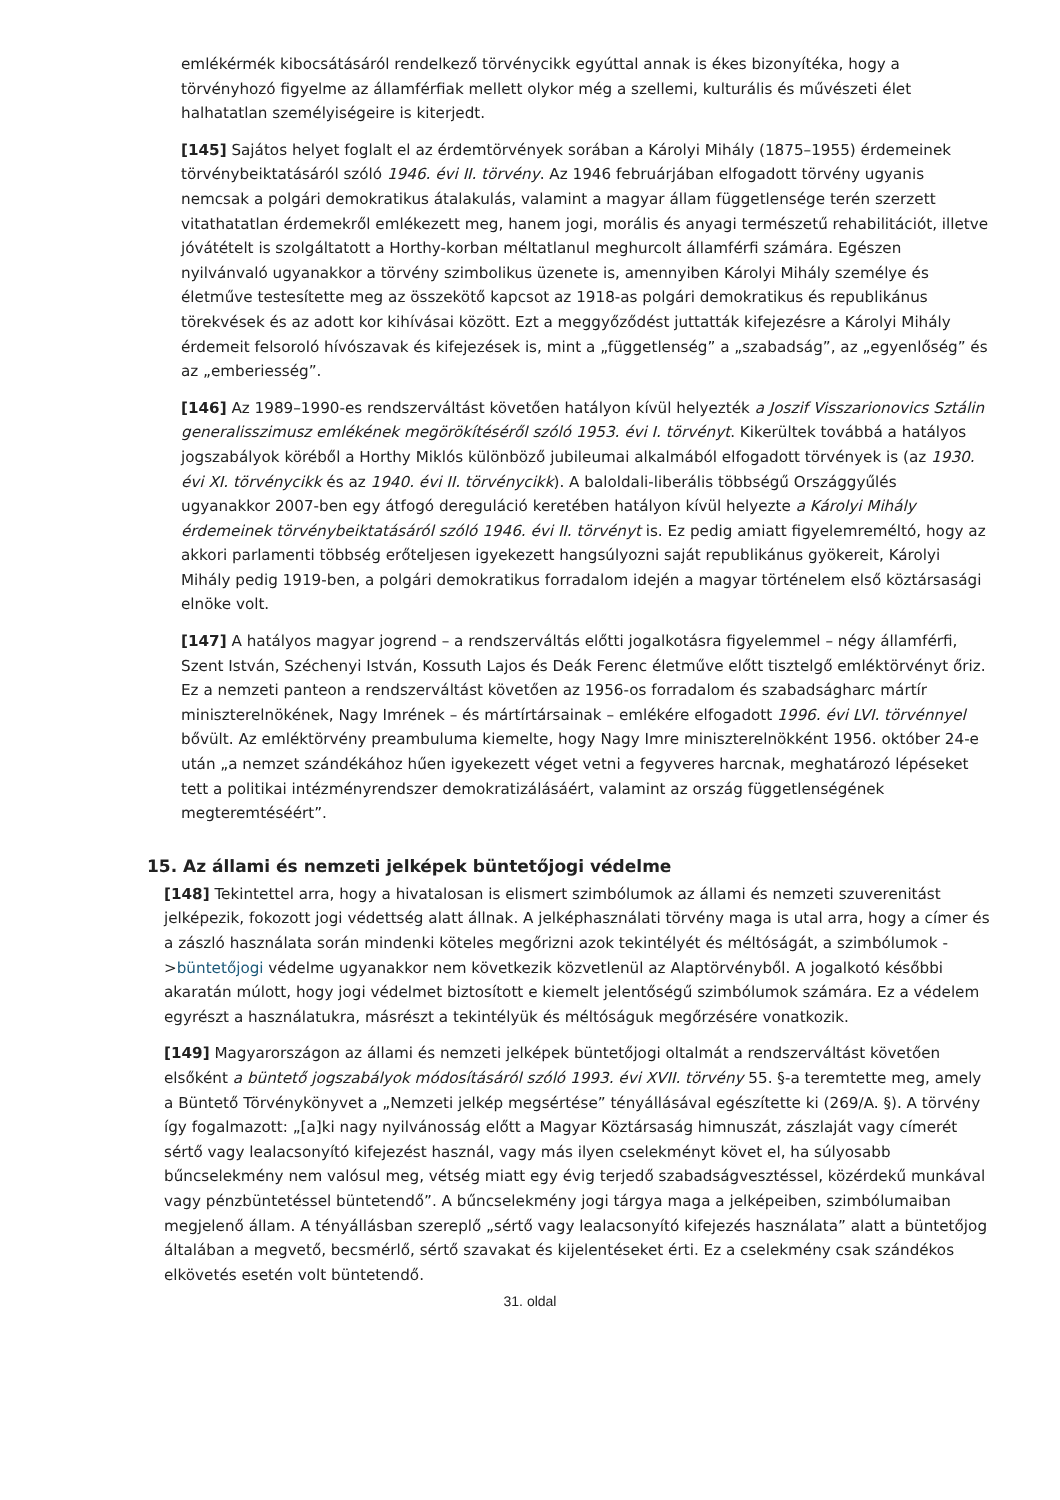emlékérmék kibocsátásáról rendelkező törvénycikk egyúttal annak is ékes bizonyítéka, hogy a törvényhozó figyelme az államférfiak mellett olykor még a szellemi, kulturális és művészeti élet halhatatlan személyiségeire is kiterjedt.
[145] Sajátos helyet foglalt el az érdemtörvények sorában a Károlyi Mihály (1875–1955) érdemeinek törvénybeiktatásáról szóló 1946. évi II. törvény. Az 1946 februárjában elfogadott törvény ugyanis nemcsak a polgári demokratikus átalakulás, valamint a magyar állam függetlensége terén szerzett vitathatatlan érdemekről emlékezett meg, hanem jogi, morális és anyagi természetű rehabilitációt, illetve jóvátételt is szolgáltatott a Horthy-korban méltatlanul meghurcolt államférfi számára. Egészen nyilvánvaló ugyanakkor a törvény szimbolikus üzenete is, amennyiben Károlyi Mihály személye és életműve testesítette meg az összekötő kapcsot az 1918-as polgári demokratikus és republikánus törekvések és az adott kor kihívásai között. Ezt a meggyőződést juttatták kifejezésre a Károlyi Mihály érdemeit felsoroló hívószavak és kifejezések is, mint a „függetlenség” a „szabadság”, az „egyenlőség” és az „emberiesség”.
[146] Az 1989–1990-es rendszerváltást követően hatályon kívül helyezték a Joszif Visszarionovics Sztálin generalisszimusz emlékének megörökítéséről szóló 1953. évi I. törvényt. Kikerültek továbbá a hatályos jogszabályok köréből a Horthy Miklós különböző jubileumai alkalmából elfogadott törvények is (az 1930. évi XI. törvénycikk és az 1940. évi II. törvénycikk). A baloldali-liberális többségű Országgyűlés ugyanakkor 2007-ben egy átfogó dereguláció keretében hatályon kívül helyezte a Károlyi Mihály érdemeinek törvénybeiktatásáról szóló 1946. évi II. törvényt is. Ez pedig amiatt figyelemreméltó, hogy az akkori parlamenti többség erőteljesen igyekezett hangsúlyozni saját republikánus gyökereit, Károlyi Mihály pedig 1919-ben, a polgári demokratikus forradalom idején a magyar történelem első köztársasági elnöke volt.
[147] A hatályos magyar jogrend – a rendszerváltás előtti jogalkotásra figyelemmel – négy államférfi, Szent István, Széchenyi István, Kossuth Lajos és Deák Ferenc életműve előtt tisztelgő emléktörvényt őriz. Ez a nemzeti panteon a rendszerváltást követően az 1956-os forradalom és szabadságharc mártír miniszterelnökének, Nagy Imrének – és mártírtársainak – emlékére elfogadott 1996. évi LVI. törvénnyel bővült. Az emléktörvény preambuluma kiemelte, hogy Nagy Imre miniszterelnökként 1956. október 24-e után „a nemzet szándékához hűen igyekezett véget vetni a fegyveres harcnak, meghatározó lépéseket tett a politikai intézményrendszer demokratizálásáért, valamint az ország függetlenségének megteremtéséért”.
15. Az állami és nemzeti jelképek büntetőjogi védelme
[148] Tekintettel arra, hogy a hivatalosan is elismert szimbólumok az állami és nemzeti szuverenitást jelképezik, fokozott jogi védettség alatt állnak. A jelképhasználati törvény maga is utal arra, hogy a címer és a zászló használata során mindenki köteles megőrizni azok tekintélyét és méltóságát, a szimbólumok ->büntetőjogi védelme ugyanakkor nem következik közvetlenül az Alaptörvényből. A jogalkotó későbbi akaratán múlott, hogy jogi védelmet biztosított e kiemelt jelentőségű szimbólumok számára. Ez a védelem egyrészt a használatukra, másrészt a tekintélyük és méltóságuk megőrzésére vonatkozik.
[149] Magyarországon az állami és nemzeti jelképek büntetőjogi oltalmát a rendszerváltást követően elsőként a büntető jogszabályok módosításáról szóló 1993. évi XVII. törvény 55. §-a teremtette meg, amely a Büntető Törvénykönyvet a „Nemzeti jelkép megsértése” tényállásával egészítette ki (269/A. §). A törvény így fogalmazott: „[a]ki nagy nyilvánosság előtt a Magyar Köztársaság himnuszát, zászlaját vagy címerét sértő vagy lealacsonyító kifejezést használ, vagy más ilyen cselekményt követ el, ha súlyosabb bűncselekmény nem valósul meg, vétség miatt egy évig terjedő szabadságvesztéssel, közérdekű munkával vagy pénzbüntetéssel büntetendő”. A bűncselekmény jogi tárgya maga a jelképeiben, szimbólumaiban megjelenő állam. A tényállásban szereplő „sértő vagy lealacsonyító kifejezés használata” alatt a büntetőjog általában a megvető, becsmérlő, sértő szavakat és kijelentéseket érti. Ez a cselekmény csak szándékos elkövetés esetén volt büntetendő.
31. oldal